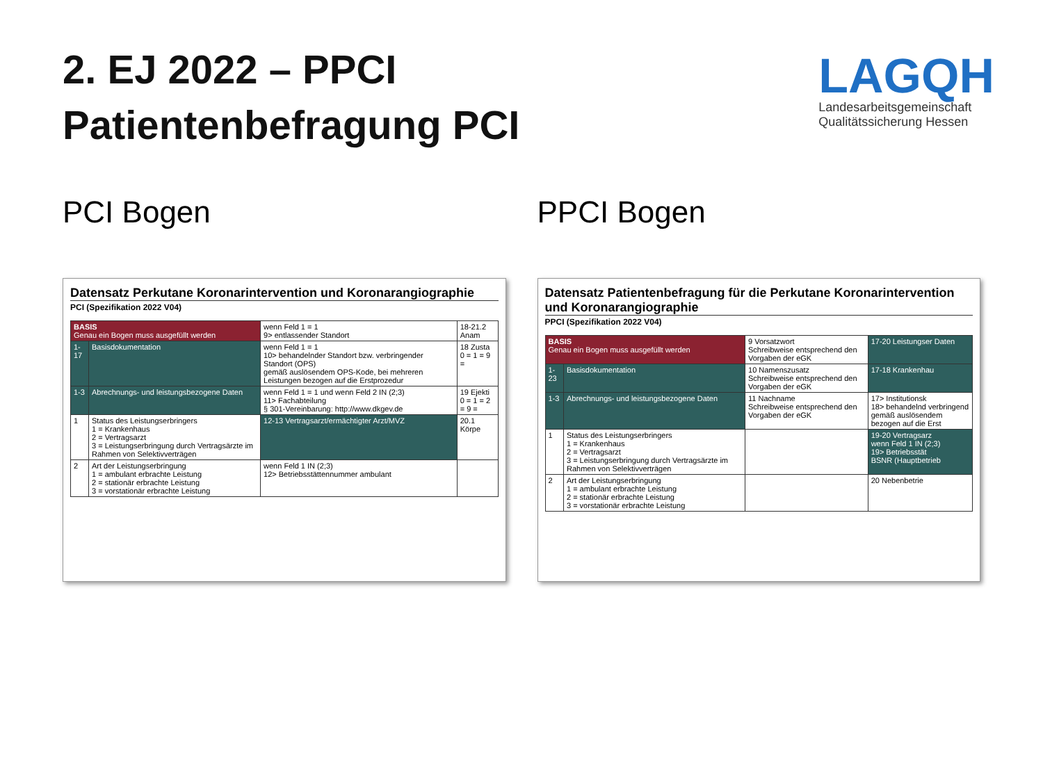2. EJ 2022 – PPCI
Patientenbefragung PCI
LAGQH
Landesarbeitsgemeinschaft
Qualitätssicherung Hessen
PCI Bogen
Datensatz Perkutane Koronarintervention und Koronarangiographie
PCI (Spezifikation 2022 V04)
| BASIS Genau ein Bogen muss ausgefüllt werden | | wenn Feld 1 = 1 9> entlassender Standort | 18-21.2 Anam |
| 1-17 | Basisdokumentation | wenn Feld 1 = 1 10> behandelnder Standort bzw. verbringender Standort (OPS) gemäß auslösendem OPS-Kode, bei mehreren Leistungen bezogen auf die Erstprozedur | 18 Zusta 0 = 1 = 9 = |
| 1-3 | Abrechnungs- und leistungsbezogene Daten | wenn Feld 1 = 1 und wenn Feld 2 IN (2;3) 11> Fachabteilung § 301-Vereinbarung: http://www.dkgev.de | 19 Ejekti 0 = 1 = 2 = 9 = |
| 1 | Status des Leistungserbringers 1 = Krankenhaus 2 = Vertragsarzt 3 = Leistungserbringung durch Vertragsärzte im Rahmen von Selektivverträgen | 12-13 Vertragsarzt/ermächtigter Arzt/MVZ | 20.1 Körpe |
| 2 | Art der Leistungserbringung 1 = ambulant erbrachte Leistung 2 = stationär erbrachte Leistung 3 = vorstationär erbrachte Leistung | wenn Feld 1 IN (2;3) 12> Betriebsstättennummer ambulant | |
PPCI Bogen
Datensatz Patientenbefragung für die Perkutane Koronarintervention und Koronarangiographie
PPCI (Spezifikation 2022 V04)
| BASIS Genau ein Bogen muss ausgefüllt werden | | 9 Vorsatzwort Schreibweise entsprechend den Vorgaben der eGK | 17-20 Leistungser Daten |
| 1-23 | Basisdokumentation | 10 Namenszusatz Schreibweise entsprechend den Vorgaben der eGK | 17-18 Krankenhau |
| 1-3 | Abrechnungs- und leistungsbezogene Daten | 11 Nachname Schreibweise entsprechend den Vorgaben der eGK | 17> Institutionsk 18> behandelnd verbringend gemäß auslösendem bezogen auf die Erst |
| 1 | Status des Leistungserbringers 1 = Krankenhaus 2 = Vertragsarzt 3 = Leistungserbringung durch Vertragsärzte im Rahmen von Selektivverträgen | | 19-20 Vertragsarz wenn Feld 1 IN (2;3) 19> Betriebsstät BSNR (Hauptbetrieb |
| 2 | Art der Leistungserbringung 1 = ambulant erbrachte Leistung 2 = stationär erbrachte Leistung 3 = vorstationär erbrachte Leistung | | 20 Nebenbetrie |